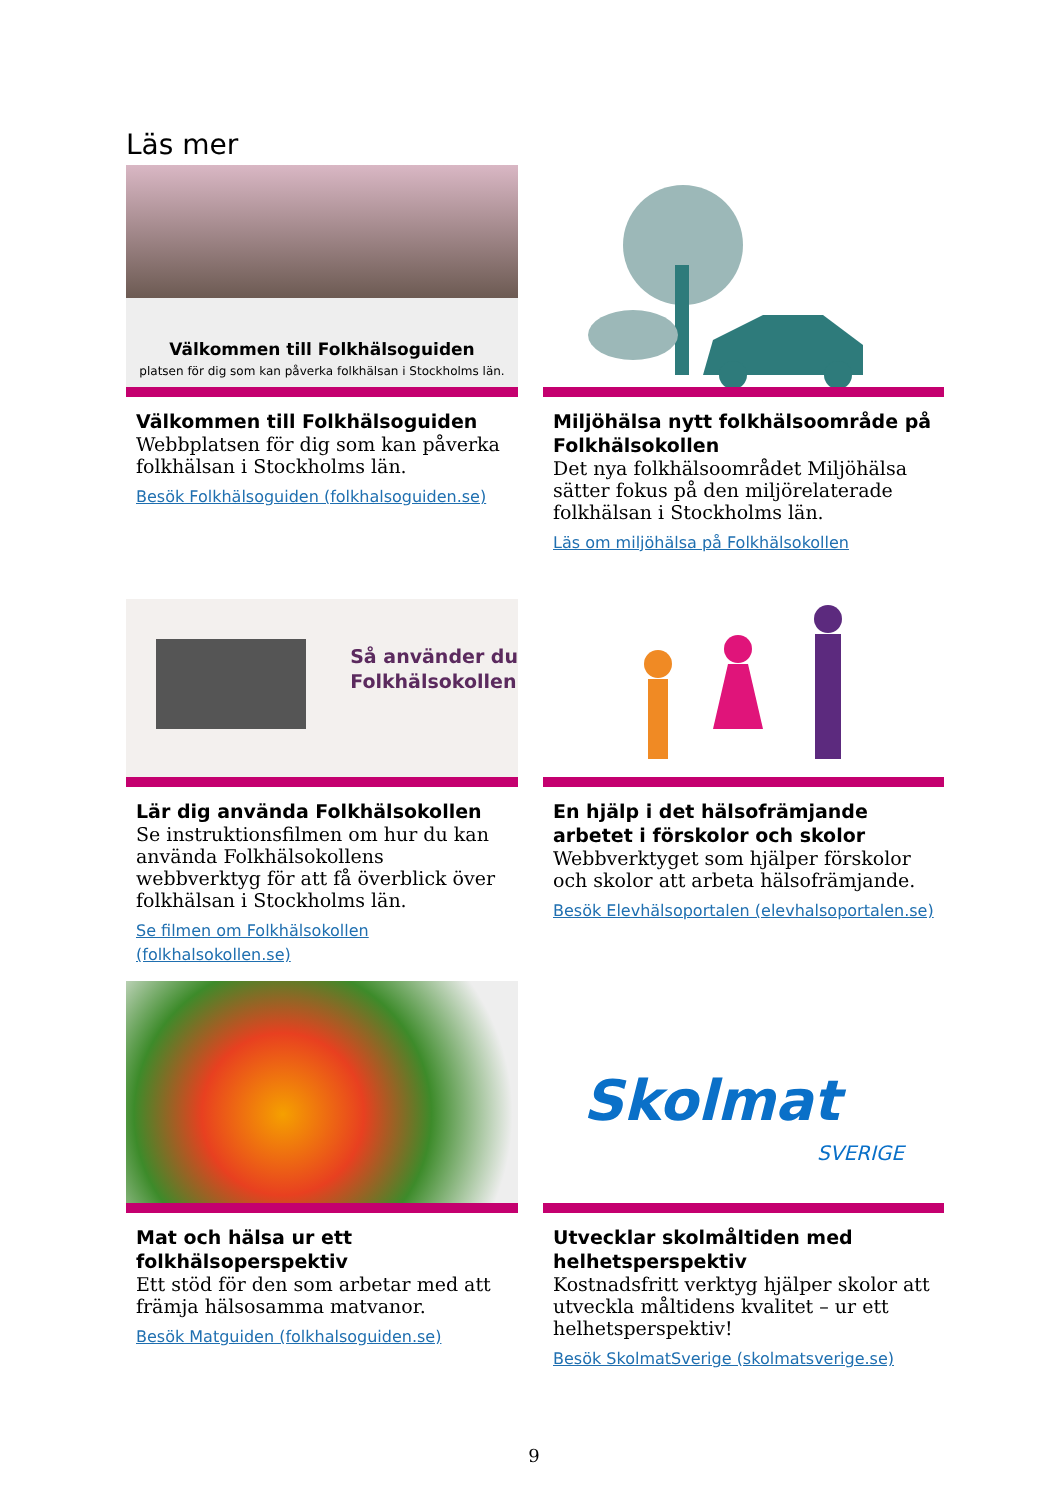Läs mer
Välkommen till Folkhälsoguiden
platsen för dig som kan påverka folkhälsan i Stockholms län.
Välkommen till Folkhälsoguiden
Webbplatsen för dig som kan påverka folkhälsan i Stockholms län.
Besök Folkhälsoguiden (folkhalsoguiden.se)
Miljöhälsa nytt folkhälsoområde på Folkhälsokollen
Det nya folkhälsoområdet Miljöhälsa sätter fokus på den miljörelaterade folkhälsan i Stockholms län.
Läs om miljöhälsa på Folkhälsokollen
Så använder du
Folkhälsokollen
Lär dig använda Folkhälsokollen
Se instruktionsfilmen om hur du kan använda Folkhälsokollens webbverktyg för att få överblick över folkhälsan i Stockholms län.
Se filmen om Folkhälsokollen (folkhalsokollen.se)
En hjälp i det hälsofrämjande arbetet i förskolor och skolor
Webbverktyget som hjälper förskolor och skolor att arbeta hälsofrämjande.
Besök Elevhälsoportalen (elevhalsoportalen.se)
Mat och hälsa ur ett folkhälsoperspektiv
Ett stöd för den som arbetar med att främja hälsosamma matvanor.
Besök Matguiden (folkhalsoguiden.se)
Skolmat
SVERIGE
Utvecklar skolmåltiden med helhetsperspektiv
Kostnadsfritt verktyg hjälper skolor att utveckla måltidens kvalitet – ur ett helhetsperspektiv!
Besök SkolmatSverige (skolmatsverige.se)
9